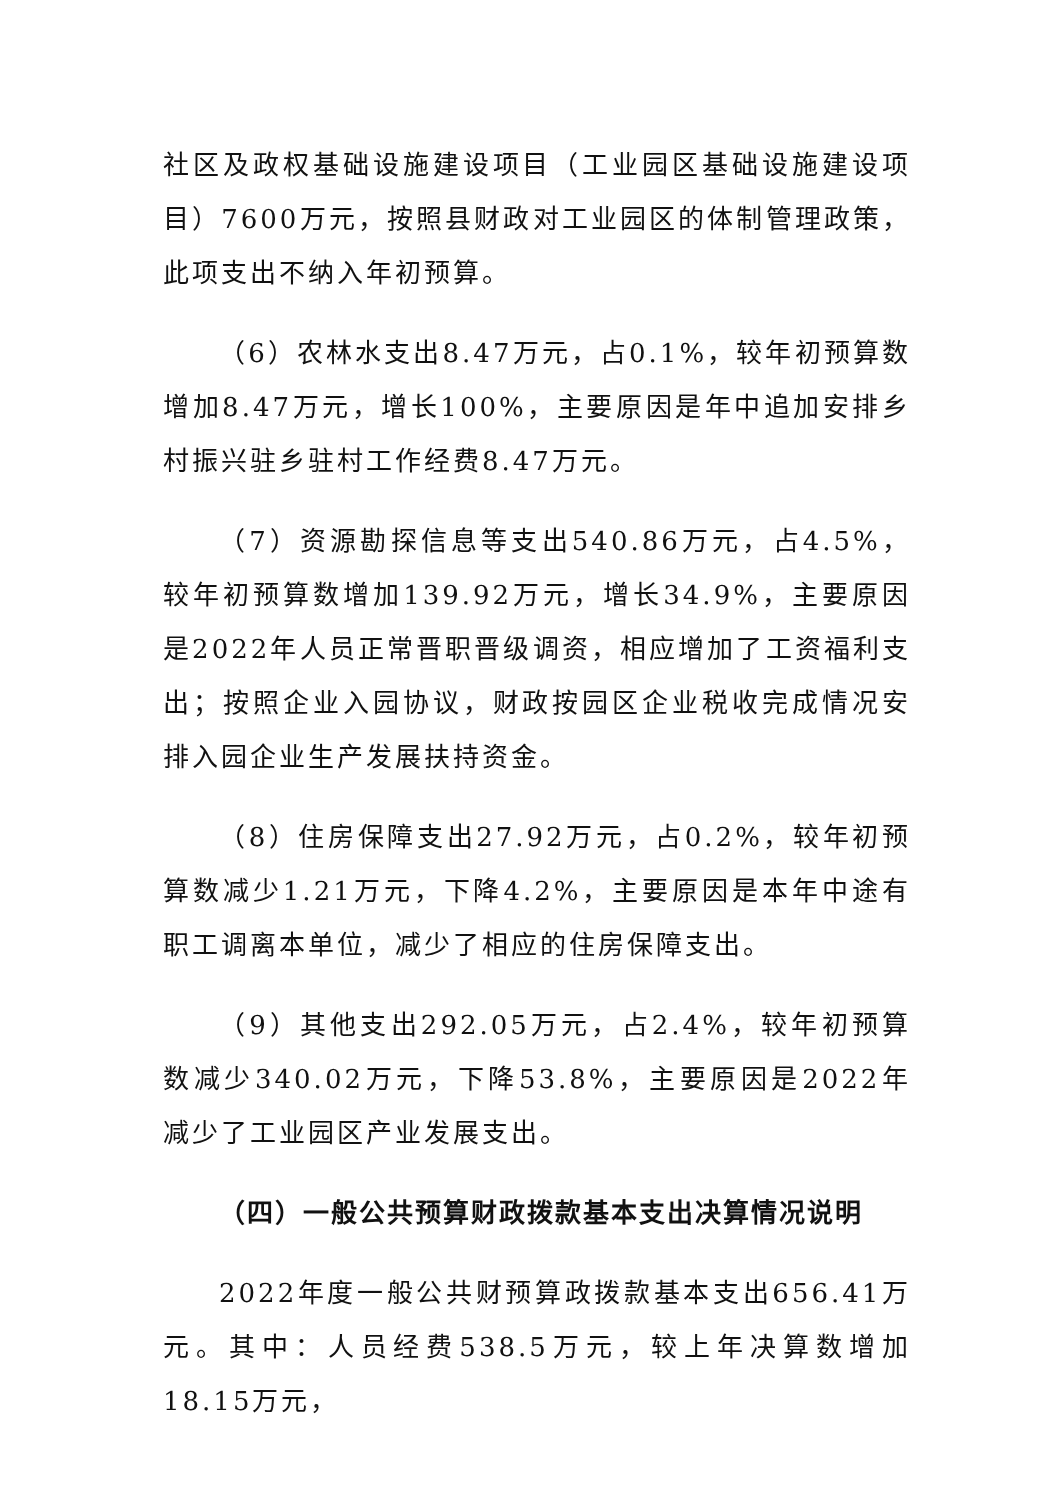社区及政权基础设施建设项目（工业园区基础设施建设项目）7600万元，按照县财政对工业园区的体制管理政策，此项支出不纳入年初预算。
（6）农林水支出8.47万元，占0.1%，较年初预算数增加8.47万元，增长100%，主要原因是年中追加安排乡村振兴驻乡驻村工作经费8.47万元。
（7）资源勘探信息等支出540.86万元，占4.5%，较年初预算数增加139.92万元，增长34.9%，主要原因是2022年人员正常晋职晋级调资，相应增加了工资福利支出；按照企业入园协议，财政按园区企业税收完成情况安排入园企业生产发展扶持资金。
（8）住房保障支出27.92万元，占0.2%，较年初预算数减少1.21万元，下降4.2%，主要原因是本年中途有职工调离本单位，减少了相应的住房保障支出。
（9）其他支出292.05万元，占2.4%，较年初预算数减少340.02万元，下降53.8%，主要原因是2022年减少了工业园区产业发展支出。
（四）一般公共预算财政拨款基本支出决算情况说明
2022年度一般公共财预算政拨款基本支出656.41万元。其中：人员经费538.5万元，较上年决算数增加18.15万元，